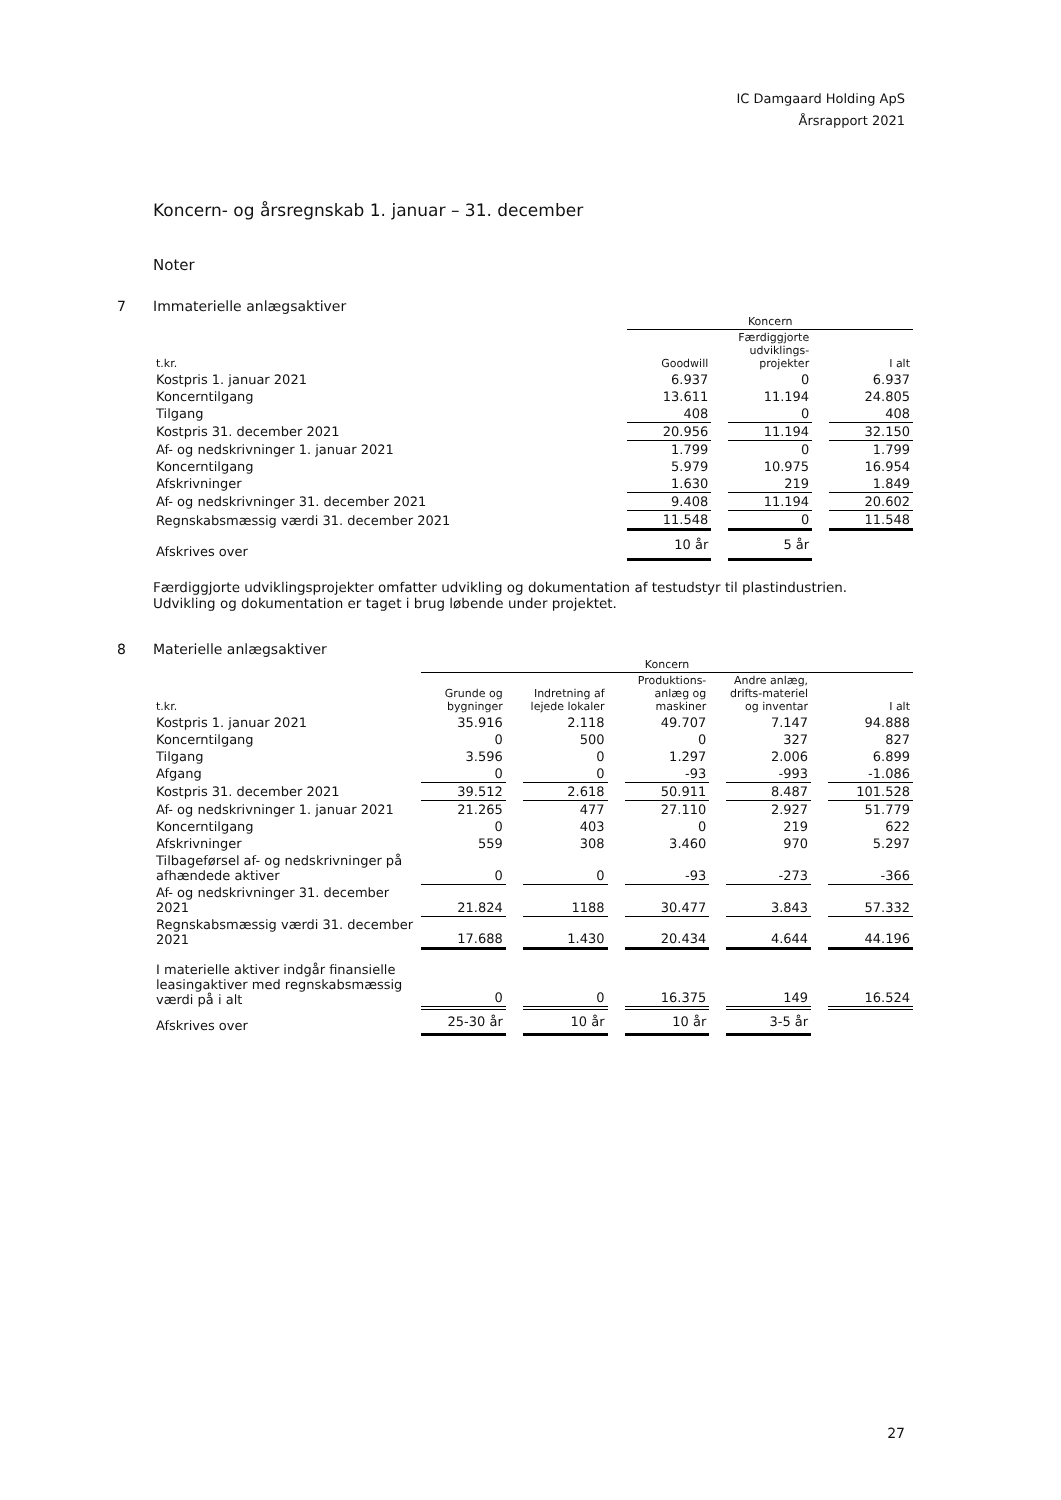IC Damgaard Holding ApS
Årsrapport 2021
Koncern- og årsregnskab 1. januar – 31. december
Noter
7 Immaterielle anlægsaktiver
| | Koncern | | | | |
| --- | --- | --- | --- | --- | --- |
| t.kr. | Goodwill | | Færdiggjorte udviklings-projekter | | I alt |
| Kostpris 1. januar 2021 | 6.937 | | 0 | | 6.937 |
| Koncerntilgang | 13.611 | | 11.194 | | 24.805 |
| Tilgang | 408 | | 0 | | 408 |
| Kostpris 31. december 2021 | 20.956 | | 11.194 | | 32.150 |
| Af- og nedskrivninger 1. januar 2021 | 1.799 | | 0 | | 1.799 |
| Koncerntilgang | 5.979 | | 10.975 | | 16.954 |
| Afskrivninger | 1.630 | | 219 | | 1.849 |
| Af- og nedskrivninger 31. december 2021 | 9.408 | | 11.194 | | 20.602 |
| Regnskabsmæssig værdi 31. december 2021 | 11.548 | | 0 | | 11.548 |
| Afskrives over | 10 år | | 5 år | | |
Færdiggjorte udviklingsprojekter omfatter udvikling og dokumentation af testudstyr til plastindustrien.
Udvikling og dokumentation er taget i brug løbende under projektet.
8 Materielle anlægsaktiver
| | Koncern | | | | | | | | |
| --- | --- | --- | --- | --- | --- | --- | --- | --- | --- |
| t.kr. | Grunde og bygninger | | Indretning af lejede lokaler | | Produktions-anlæg og maskiner | | Andre anlæg, drifts-materiel og inventar | | I alt |
| Kostpris 1. januar 2021 | 35.916 | | 2.118 | | 49.707 | | 7.147 | | 94.888 |
| Koncerntilgang | 0 | | 500 | | 0 | | 327 | | 827 |
| Tilgang | 3.596 | | 0 | | 1.297 | | 2.006 | | 6.899 |
| Afgang | 0 | | 0 | | -93 | | -993 | | -1.086 |
| Kostpris 31. december 2021 | 39.512 | | 2.618 | | 50.911 | | 8.487 | | 101.528 |
| Af- og nedskrivninger 1. januar 2021 | 21.265 | | 477 | | 27.110 | | 2.927 | | 51.779 |
| Koncerntilgang | 0 | | 403 | | 0 | | 219 | | 622 |
| Afskrivninger | 559 | | 308 | | 3.460 | | 970 | | 5.297 |
| Tilbageførsel af- og nedskrivninger på afhændede aktiver | 0 | | 0 | | -93 | | -273 | | -366 |
| Af- og nedskrivninger 31. december 2021 | 21.824 | | 1188 | | 30.477 | | 3.843 | | 57.332 |
| Regnskabsmæssig værdi 31. december 2021 | 17.688 | | 1.430 | | 20.434 | | 4.644 | | 44.196 |
| I materielle aktiver indgår finansielle leasingaktiver med regnskabsmæssig værdi på i alt | 0 | | 0 | | 16.375 | | 149 | | 16.524 |
| Afskrives over | 25-30 år | | 10 år | | 10 år | | 3-5 år | | |
27